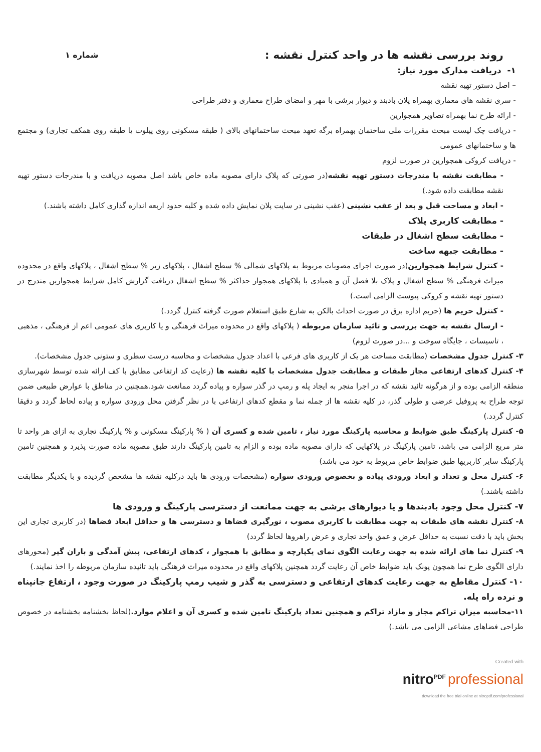روند بررسی نقشه ها در واحد کنترل نقشه :
شماره ۱
۱- دریافت مدارک مورد نیاز:
– اصل دستور تهیه نقشه
- سری نقشه های معماری بهمراه پلان بادبند و دیوار برشی با مهر و امضای طراح معماری و دفتر طراحی
- ارائه طرح نما بهمراه تصاویر همجوارین
- دریافت چک لیست مبحث مقررات ملی ساختمان بهمراه برگه تعهد مبحث ساختمانهای بالای ( طبقه مسکونی روی پیلوت یا طبقه روی همکف تجاری) و مجتمع ها و ساختمانهای عمومی
- دریافت کروکی همجوارین در صورت لزوم
- مطابقت نقشه با مندرجات دستور تهیه نقشه(در صورتی که پلاک دارای مصوبه ماده خاص باشد اصل مصوبه دریافت و با مندرجات دستور تهیه نقشه مطابقت داده شود.)
- ابعاد و مساحت قبل و بعد از عقب نشینی (عقب نشینی در سایت پلان نمایش داده شده و کلیه حدود اربعه اندازه گذاری کامل داشته باشند.)
- مطابقت کاربری پلاک
- مطابقت سطح اشغال در طبقات
- مطابقت جبهه ساخت
- کنترل شرایط همجوارین(در صورت اجرای مصوبات مربوط به پلاکهای شمالی % سطح اشغال ، پلاکهای زیر % سطح اشغال ، پلاکهای واقع در محدوده میراث فرهنگی % سطح اشغال و پلاک بلا فصل آن و همبادی با پلاکهای همجوار حداکثر % سطح اشغال دریافت گزارش کامل شرایط همجوارین مندرج در دستور تهیه نقشه و کروکی پیوست الزامی است.)
- کنترل حریم ها (حریم اداره برق در صورت احداث بالکن به شارع طبق استعلام صورت گرفته کنترل گردد.)
- ارسال نقشه به جهت بررسی و تائید سازمان مربوطه ( پلاکهای واقع در محدوده میراث فرهنگی و یا کاربری های عمومی اعم از فرهنگی ، مذهبی ، تاسیسات ، جایگاه سوخت و ...در صورت لزوم)
۳- کنترل جدول مشخصات (مطابقت مساحت هر یک از کاربری های فرعی با اعداد جدول مشخصات و محاسبه درست سطری و ستونی جدول مشخصات).
۴- کنترل کدهای ارتفاعی مجاز طبقات و مطابقت جدول مشخصات با کلیه نقشه ها (رعایت کد ارتفاعی مطابق با کف ارائه شده توسط شهرسازی منطقه الزامی بوده و از هرگونه تائید نقشه که در اجرا منجر به ایجاد پله و رمپ در گذر سواره و پیاده گردد ممانعت شود.همچنین در مناطق با عوارض طبیعی ضمن توجه طراح به پروفیل عرضی و طولی گذر، در کلیه نقشه ها از جمله نما و مقطع کدهای ارتفاعی با در نظر گرفتن محل ورودی سواره و پیاده لحاظ گردد و دقیقا کنترل گردد.)
۵- کنترل پارکینگ طبق ضوابط و محاسبه پارکینگ مورد نیاز ، تامین شده و کسری آن ( % پارکینگ مسکونی و % پارکینگ تجاری به ازای هر واحد تا متر مربع الزامی می باشد، تامین پارکینگ در پلاکهایی که دارای مصوبه ماده بوده و الزام به تامین پارکینگ دارند طبق مصوبه ماده صورت پذیرد و همچنین تامین پارکینگ سایر کاربریها طبق ضوابط خاص مربوط به خود می باشد)
۶- کنترل محل و تعداد و ابعاد ورودی پیاده و بخصوص ورودی سواره (مشخصات ورودی ها باید درکلیه نقشه ها مشخص گردیده و با یکدیگر مطابقت داشته باشند.)
۷- کنترل محل وجود بادبندها و یا دیوارهای برشی به جهت ممانعت از دسترسی پارکینگ و ورودی ها
۸- کنترل نقشه های طبقات به جهت مطابقت با کاربری مصوب ، نورگیری فضاها و دسترسی ها و حداقل ابعاد فضاها (در کاربری تجاری این بخش باید با دقت نسبت به حداقل عرض و عمق واحد تجاری و عرض راهروها لحاظ گردد)
۹- کنترل نما های ارائه شده به جهت رعایت الگوی نمای یکپارچه و مطابق با همجوار ، کدهای ارتفاعی، پیش آمدگی و باران گیر (محورهای دارای الگوی طرح نما همچون پونک باید ضوابط خاص آن رعایت گردد همچنین پلاکهای واقع در محدوده میراث فرهنگی باید تائیده سازمان مربوطه را اخذ نمایند.)
۱۰- کنترل مقاطع به جهت رعایت کدهای ارتفاعی و دسترسی به گذر و شیب رمپ پارکینگ در صورت وجود ، ارتفاع جانپناه و نرده راه پله.
۱۱-محاسبه میزان تراکم مجاز و مازاد تراکم و همچنین تعداد پارکینگ تامین شده و کسری آن و اعلام موارد.(لحاظ بخشنامه بخشنامه در خصوص طراحی فضاهای مشاعی الزامی می باشد.)
Created with
nitro<sup>PDF</sup> professional
download the free trial online at nitropdf.com/professional